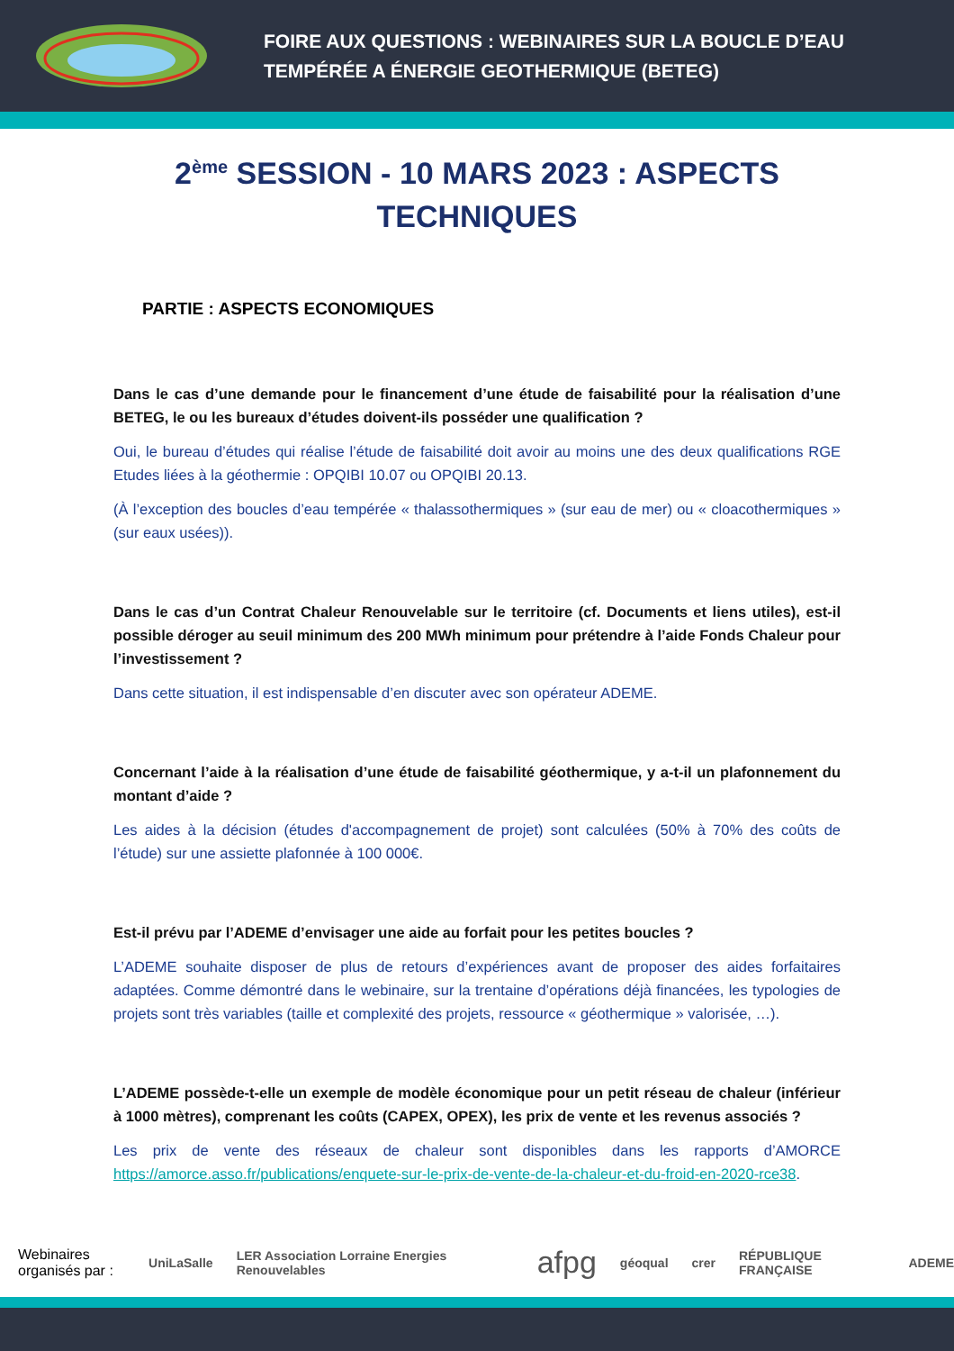FOIRE AUX QUESTIONS : WEBINAIRES SUR LA BOUCLE D’EAU
TEMPÉRÉE A ÉNERGIE GEOTHERMIQUE (BETEG)
2<sup>ème</sup> SESSION - 10 MARS 2023 : ASPECTS
TECHNIQUES
PARTIE : ASPECTS ECONOMIQUES
Dans le cas d’une demande pour le financement d’une étude de faisabilité pour la réalisation d’une BETEG, le ou les bureaux d’études doivent-ils posséder une qualification ?
Oui, le bureau d’études qui réalise l’étude de faisabilité doit avoir au moins une des deux qualifications RGE Etudes liées à la géothermie : OPQIBI 10.07 ou OPQIBI 20.13.
(À l’exception des boucles d’eau tempérée « thalassothermiques » (sur eau de mer) ou « cloacothermiques » (sur eaux usées)).
Dans le cas d’un Contrat Chaleur Renouvelable sur le territoire (cf. Documents et liens utiles), est-il possible déroger au seuil minimum des 200 MWh minimum pour prétendre à l’aide Fonds Chaleur pour l’investissement ?
Dans cette situation, il est indispensable d’en discuter avec son opérateur ADEME.
Concernant l’aide à la réalisation d’une étude de faisabilité géothermique, y a-t-il un plafonnement du montant d’aide ?
Les aides à la décision (études d'accompagnement de projet) sont calculées (50% à 70% des coûts de l’étude) sur une assiette plafonnée à 100 000€.
Est-il prévu par l’ADEME d’envisager une aide au forfait pour les petites boucles ?
L’ADEME souhaite disposer de plus de retours d’expériences avant de proposer des aides forfaitaires adaptées. Comme démontré dans le webinaire, sur la trentaine d’opérations déjà financées, les typologies de projets sont très variables (taille et complexité des projets, ressource « géothermique » valorisée, …).
L’ADEME possède-t-elle un exemple de modèle économique pour un petit réseau de chaleur (inférieur à 1000 mètres), comprenant les coûts (CAPEX, OPEX), les prix de vente et les revenus associés ?
Les prix de vente des réseaux de chaleur sont disponibles dans les rapports d’AMORCE https://amorce.asso.fr/publications/enquete-sur-le-prix-de-vente-de-la-chaleur-et-du-froid-en-2020-rce38.
Webinaires organisés par :
UniLaSalle LER Association Lorraine Energies Renouvelables afpg géoqual crer RÉPUBLIQUE FRANÇAISE ADEME